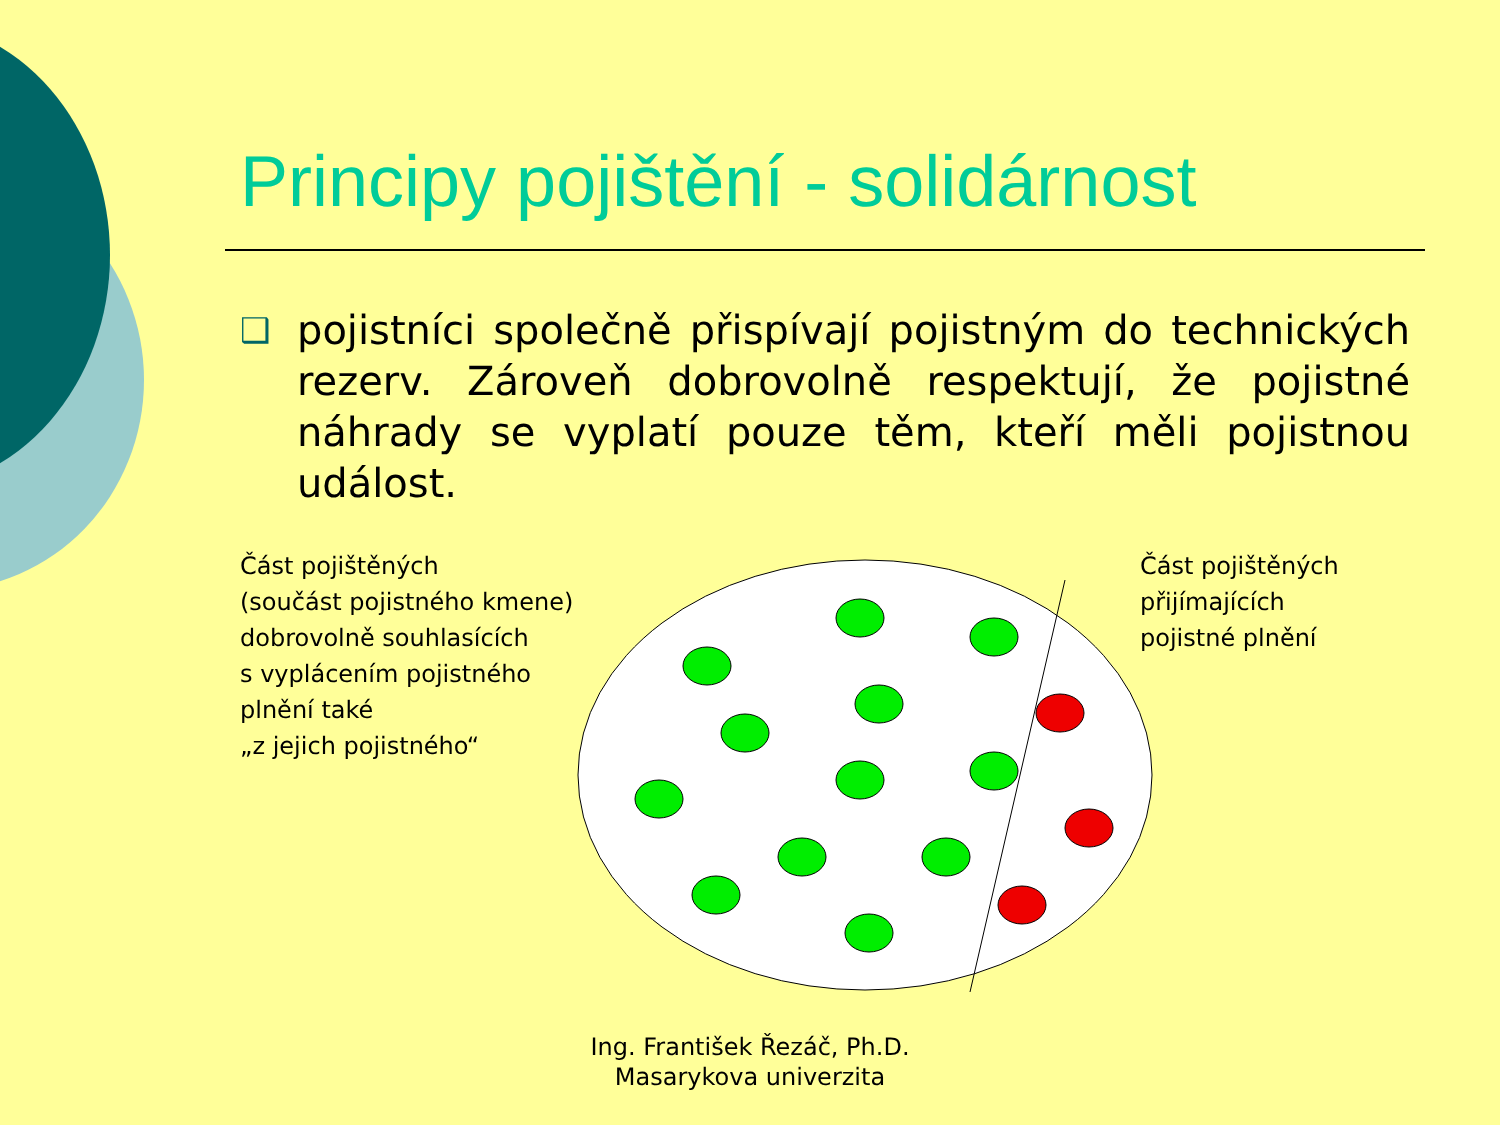Principy pojištění - solidárnost
❑
pojistníci společně přispívají pojistným do technických rezerv. Zároveň dobrovolně respektují, že pojistné náhrady se vyplatí pouze těm, kteří měli pojistnou událost.
Část pojištěných
(součást pojistného kmene)
dobrovolně souhlasících
s vyplácením pojistného
plnění také
„z jejich pojistného“
Část pojištěných
přijímajících
pojistné plnění
Ing. František Řezáč, Ph.D.
Masarykova univerzita